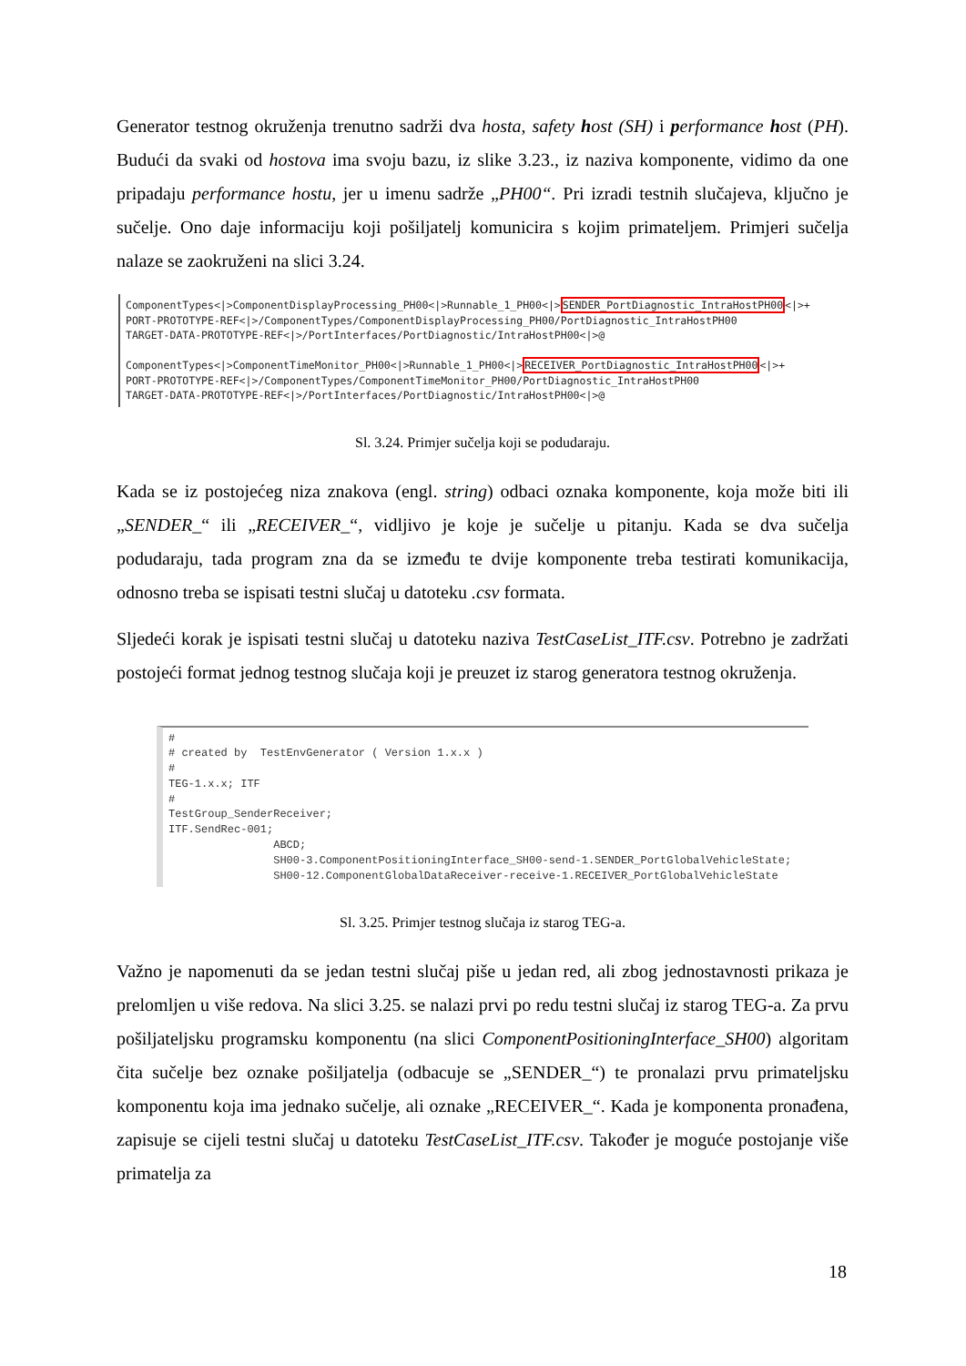Generator testnog okruženja trenutno sadrži dva hosta, safety host (SH) i performance host (PH). Budući da svaki od hostova ima svoju bazu, iz slike 3.23., iz naziva komponente, vidimo da one pripadaju performance hostu, jer u imenu sadrže „PH00“. Pri izradi testnih slučajeva, ključno je sučelje. Ono daje informaciju koji pošiljatelj komunicira s kojim primateljem. Primjeri sučelja nalaze se zaokruženi na slici 3.24.
ComponentTypes<|>ComponentDisplayProcessing_PH00<|>Runnable_1_PH00<|>SENDER_PortDiagnostic_IntraHostPH00<|>+ PORT-PROTOTYPE-REF<|>/ComponentTypes/ComponentDisplayProcessing_PH00/PortDiagnostic_IntraHostPH00 TARGET-DATA-PROTOTYPE-REF<|>/PortInterfaces/PortDiagnostic/IntraHostPH00<|>@ ComponentTypes<|>ComponentTimeMonitor_PH00<|>Runnable_1_PH00<|>RECEIVER_PortDiagnostic_IntraHostPH00<|>+ PORT-PROTOTYPE-REF<|>/ComponentTypes/ComponentTimeMonitor_PH00/PortDiagnostic_IntraHostPH00 TARGET-DATA-PROTOTYPE-REF<|>/PortInterfaces/PortDiagnostic/IntraHostPH00<|>@
Sl. 3.24. Primjer sučelja koji se podudaraju.
Kada se iz postojećeg niza znakova (engl. string) odbaci oznaka komponente, koja može biti ili „SENDER_“ ili „RECEIVER_“, vidljivo je koje je sučelje u pitanju. Kada se dva sučelja podudaraju, tada program zna da se između te dvije komponente treba testirati komunikacija, odnosno treba se ispisati testni slučaj u datoteku .csv formata.
Sljedeći korak je ispisati testni slučaj u datoteku naziva TestCaseList_ITF.csv. Potrebno je zadržati postojeći format jednog testnog slučaja koji je preuzet iz starog generatora testnog okruženja.
# # created by TestEnvGenerator ( Version 1.x.x ) # TEG-1.x.x; ITF # TestGroup_SenderReceiver; ITF.SendRec-001; ABCD; SH00-3.ComponentPositioningInterface_SH00-send-1.SENDER_PortGlobalVehicleState; SH00-12.ComponentGlobalDataReceiver-receive-1.RECEIVER_PortGlobalVehicleState
Sl. 3.25. Primjer testnog slučaja iz starog TEG-a.
Važno je napomenuti da se jedan testni slučaj piše u jedan red, ali zbog jednostavnosti prikaza je prelomljen u više redova. Na slici 3.25. se nalazi prvi po redu testni slučaj iz starog TEG-a. Za prvu pošiljateljsku programsku komponentu (na slici ComponentPositioningInterface_SH00) algoritam čita sučelje bez oznake pošiljatelja (odbacuje se „SENDER_“) te pronalazi prvu primateljsku komponentu koja ima jednako sučelje, ali oznake „RECEIVER_“. Kada je komponenta pronađena, zapisuje se cijeli testni slučaj u datoteku TestCaseList_ITF.csv. Također je moguće postojanje više primatelja za
18